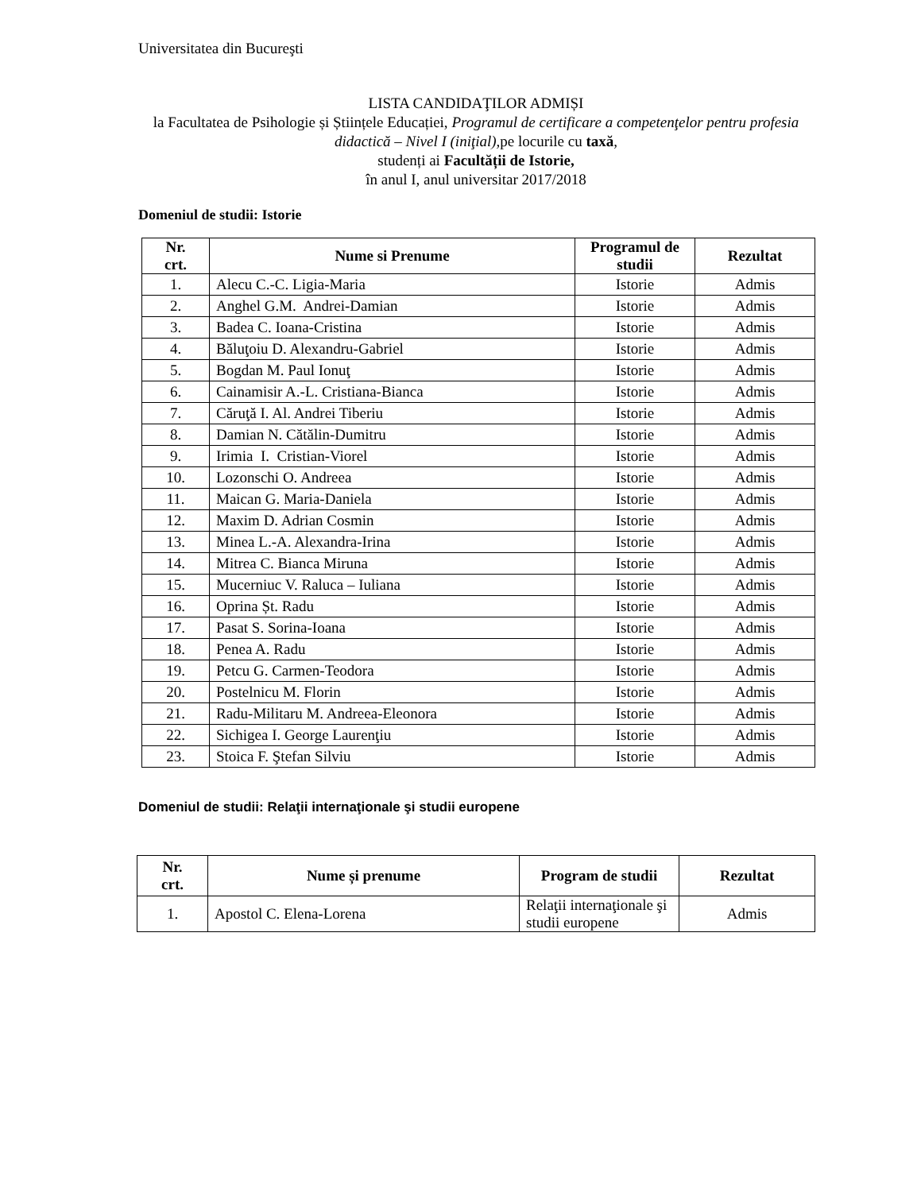Universitatea din Bucureşti
LISTA CANDIDAŢILOR ADMIȘI
la Facultatea de Psihologie și Științele Educației, Programul de certificare a competenţelor pentru profesia didactică – Nivel I (iniţial), pe locurile cu taxă,
studenți ai Facultății de Istorie,
în anul I, anul universitar 2017/2018
Domeniul de studii: Istorie
| Nr. crt. | Nume si Prenume | Programul de studii | Rezultat |
| --- | --- | --- | --- |
| 1. | Alecu C.-C. Ligia-Maria | Istorie | Admis |
| 2. | Anghel G.M. Andrei-Damian | Istorie | Admis |
| 3. | Badea C. Ioana-Cristina | Istorie | Admis |
| 4. | Băluţoiu D. Alexandru-Gabriel | Istorie | Admis |
| 5. | Bogdan M. Paul Ionuţ | Istorie | Admis |
| 6. | Cainamisir A.-L. Cristiana-Bianca | Istorie | Admis |
| 7. | Căruţă I. Al. Andrei Tiberiu | Istorie | Admis |
| 8. | Damian N. Cătălin-Dumitru | Istorie | Admis |
| 9. | Irimia I. Cristian-Viorel | Istorie | Admis |
| 10. | Lozonschi O. Andreea | Istorie | Admis |
| 11. | Maican G. Maria-Daniela | Istorie | Admis |
| 12. | Maxim D. Adrian Cosmin | Istorie | Admis |
| 13. | Minea L.-A. Alexandra-Irina | Istorie | Admis |
| 14. | Mitrea C. Bianca Miruna | Istorie | Admis |
| 15. | Mucerniuc V. Raluca – Iuliana | Istorie | Admis |
| 16. | Oprina Șt. Radu | Istorie | Admis |
| 17. | Pasat S. Sorina-Ioana | Istorie | Admis |
| 18. | Penea A. Radu | Istorie | Admis |
| 19. | Petcu G. Carmen-Teodora | Istorie | Admis |
| 20. | Postelnicu M. Florin | Istorie | Admis |
| 21. | Radu-Militaru M. Andreea-Eleonora | Istorie | Admis |
| 22. | Sichigea I. George Laurenţiu | Istorie | Admis |
| 23. | Stoica F. Ştefan Silviu | Istorie | Admis |
Domeniul de studii: Relaţii internaţionale şi studii europene
| Nr. crt. | Nume și prenume | Program de studii | Rezultat |
| --- | --- | --- | --- |
| 1. | Apostol C. Elena-Lorena | Relaţii internaţionale şi studii europene | Admis |